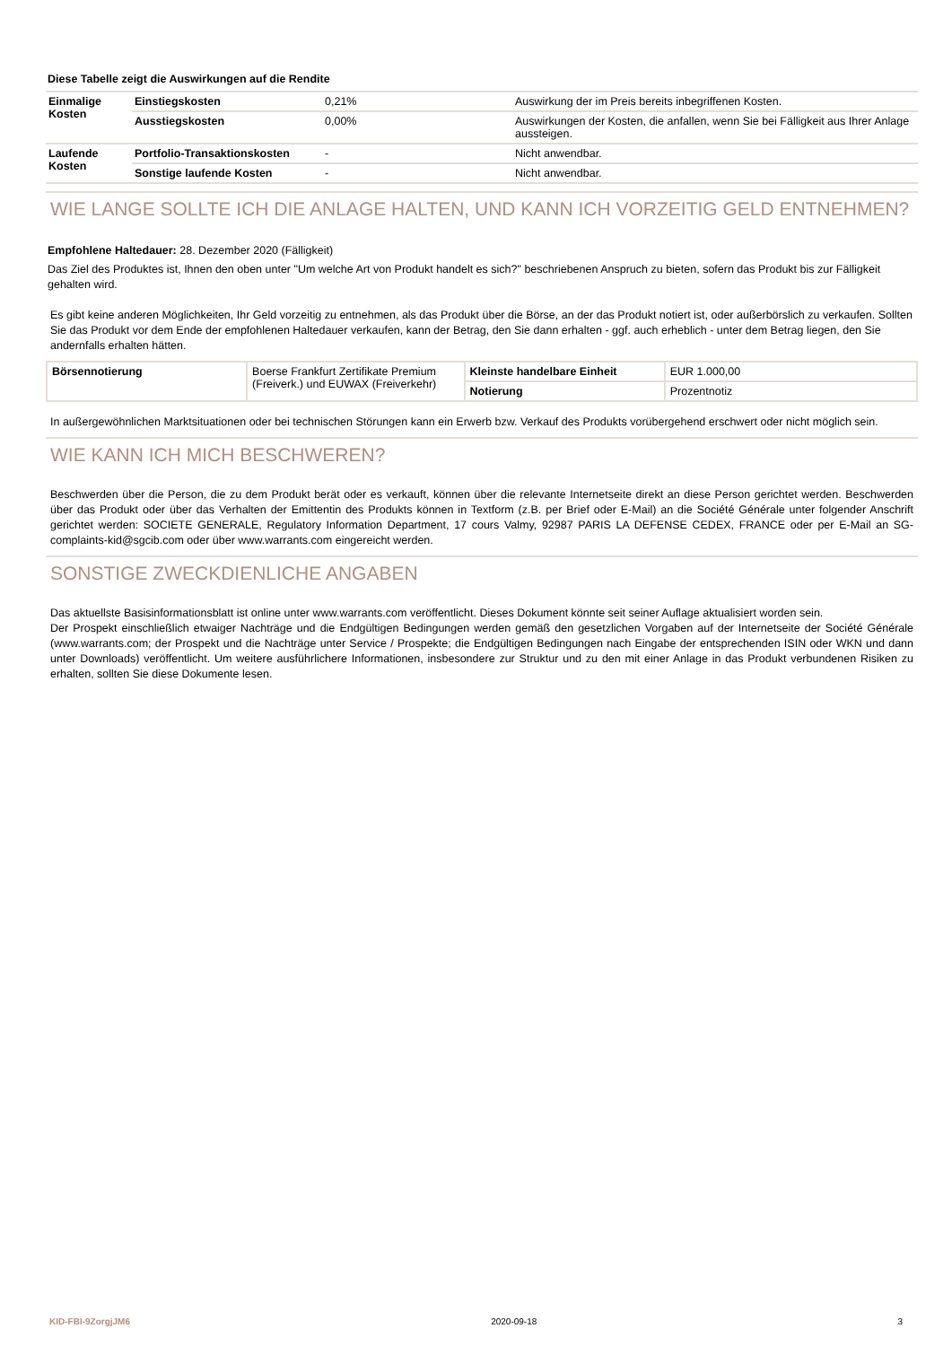Diese Tabelle zeigt die Auswirkungen auf die Rendite
| Einmalige Kosten | Einstiegskosten | 0,21% | Auswirkung der im Preis bereits inbegriffenen Kosten. |
| | Ausstiegskosten | 0,00% | Auswirkungen der Kosten, die anfallen, wenn Sie bei Fälligkeit aus Ihrer Anlage aussteigen. |
| Laufende Kosten | Portfolio-Transaktionskosten | - | Nicht anwendbar. |
| | Sonstige laufende Kosten | - | Nicht anwendbar. |
WIE LANGE SOLLTE ICH DIE ANLAGE HALTEN, UND KANN ICH VORZEITIG GELD ENTNEHMEN?
Empfohlene Haltedauer: 28. Dezember 2020 (Fälligkeit)
Das Ziel des Produktes ist, Ihnen den oben unter "Um welche Art von Produkt handelt es sich?" beschriebenen Anspruch zu bieten, sofern das Produkt bis zur Fälligkeit gehalten wird.
Es gibt keine anderen Möglichkeiten, Ihr Geld vorzeitig zu entnehmen, als das Produkt über die Börse, an der das Produkt notiert ist, oder außerbörslich zu verkaufen. Sollten Sie das Produkt vor dem Ende der empfohlenen Haltedauer verkaufen, kann der Betrag, den Sie dann erhalten - ggf. auch erheblich - unter dem Betrag liegen, den Sie andernfalls erhalten hätten.
| Börsennotierung | Boerse Frankfurt Zertifikate Premium (Freiverk.) und EUWAX (Freiverkehr) | Kleinste handelbare Einheit | EUR 1.000,00 |
| | | Notierung | Prozentnotiz |
In außergewöhnlichen Marktsituationen oder bei technischen Störungen kann ein Erwerb bzw. Verkauf des Produkts vorübergehend erschwert oder nicht möglich sein.
WIE KANN ICH MICH BESCHWEREN?
Beschwerden über die Person, die zu dem Produkt berät oder es verkauft, können über die relevante Internetseite direkt an diese Person gerichtet werden. Beschwerden über das Produkt oder über das Verhalten der Emittentin des Produkts können in Textform (z.B. per Brief oder E-Mail) an die Société Générale unter folgender Anschrift gerichtet werden: SOCIETE GENERALE, Regulatory Information Department, 17 cours Valmy, 92987 PARIS LA DEFENSE CEDEX, FRANCE oder per E-Mail an SG-complaints-kid@sgcib.com oder über www.warrants.com eingereicht werden.
SONSTIGE ZWECKDIENLICHE ANGABEN
Das aktuellste Basisinformationsblatt ist online unter www.warrants.com veröffentlicht. Dieses Dokument könnte seit seiner Auflage aktualisiert worden sein.
Der Prospekt einschließlich etwaiger Nachträge und die Endgültigen Bedingungen werden gemäß den gesetzlichen Vorgaben auf der Internetseite der Société Générale (www.warrants.com; der Prospekt und die Nachträge unter Service / Prospekte; die Endgültigen Bedingungen nach Eingabe der entsprechenden ISIN oder WKN und dann unter Downloads) veröffentlicht. Um weitere ausführlichere Informationen, insbesondere zur Struktur und zu den mit einer Anlage in das Produkt verbundenen Risiken zu erhalten, sollten Sie diese Dokumente lesen.
KID-FBI-9ZorgjJM6 2020-09-18 3